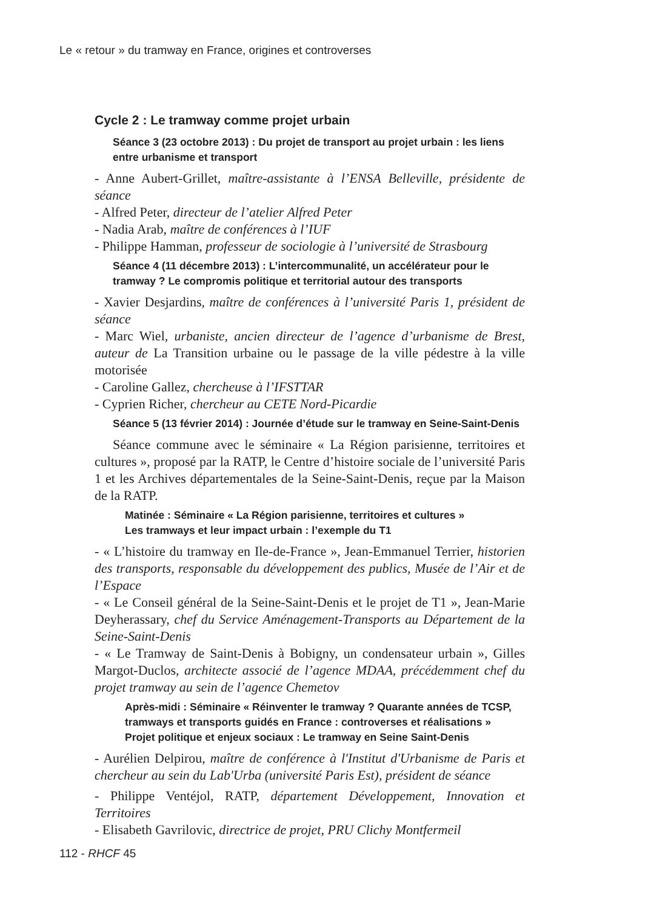Le « retour » du tramway en France, origines et controverses
Cycle 2 : Le tramway comme projet urbain
Séance 3 (23 octobre 2013) : Du projet de transport au projet urbain : les liens entre urbanisme et transport
- Anne Aubert-Grillet, maître-assistante à l’ENSA Belleville, présidente de séance
- Alfred Peter, directeur de l’atelier Alfred Peter
- Nadia Arab, maître de conférences à l’IUF
- Philippe Hamman, professeur de sociologie à l’université de Strasbourg
Séance 4 (11 décembre 2013) : L’intercommunalité, un accélérateur pour le tramway ? Le compromis politique et territorial autour des transports
- Xavier Desjardins, maître de conférences à l’université Paris 1, président de séance
- Marc Wiel, urbaniste, ancien directeur de l’agence d’urbanisme de Brest, auteur de La Transition urbaine ou le passage de la ville pédestre à la ville motorisée
- Caroline Gallez, chercheuse à l’IFSTTAR
- Cyprien Richer, chercheur au CETE Nord-Picardie
Séance 5 (13 février 2014) : Journée d’étude sur le tramway en Seine-Saint-Denis
Séance commune avec le séminaire « La Région parisienne, territoires et cultures », proposé par la RATP, le Centre d’histoire sociale de l’université Paris 1 et les Archives départementales de la Seine-Saint-Denis, reçue par la Maison de la RATP.
Matinée : Séminaire « La Région parisienne, territoires et cultures »
Les tramways et leur impact urbain : l’exemple du T1
- « L’histoire du tramway en Ile-de-France », Jean-Emmanuel Terrier, historien des transports, responsable du développement des publics, Musée de l’Air et de l’Espace
- « Le Conseil général de la Seine-Saint-Denis et le projet de T1 », Jean-Marie Deyherassary, chef du Service Aménagement-Transports au Département de la Seine-Saint-Denis
- « Le Tramway de Saint-Denis à Bobigny, un condensateur urbain », Gilles Margot-Duclos, architecte associé de l’agence MDAA, précédemment chef du projet tramway au sein de l’agence Chemetov
Après-midi : Séminaire « Réinventer le tramway ? Quarante années de TCSP, tramways et transports guidés en France : controverses et réalisations »
Projet politique et enjeux sociaux : Le tramway en Seine Saint-Denis
- Aurélien Delpirou, maître de conférence à l'Institut d'Urbanisme de Paris et chercheur au sein du Lab'Urba (université Paris Est), président de séance
- Philippe Ventéjol, RATP, département Développement, Innovation et Territoires
- Elisabeth Gavrilovic, directrice de projet, PRU Clichy Montfermeil
112 - RHCF 45